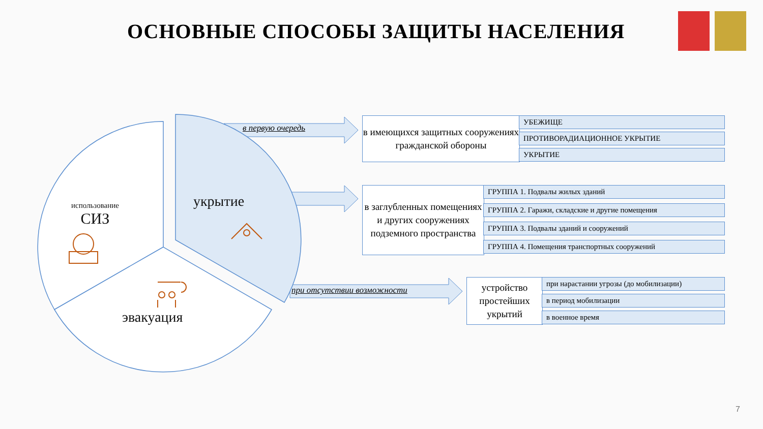ОСНОВНЫЕ СПОСОБЫ ЗАЩИТЫ НАСЕЛЕНИЯ
использование
СИЗ
укрытие
эвакуация
в первую очередь
при отсутствии возможности
в имеющихся защитных сооружениях гражданской обороны
УБЕЖИЩЕ
ПРОТИВОРАДИАЦИОННОЕ УКРЫТИЕ
УКРЫТИЕ
в заглубленных помещениях и других сооружениях подземного пространства
ГРУППА 1. Подвалы жилых зданий
ГРУППА 2. Гаражи, складские и другие помещения
ГРУППА 3. Подвалы зданий и сооружений
ГРУППА 4. Помещения транспортных сооружений
устройство простейших укрытий
при нарастании угрозы (до мобилизации)
в период мобилизации
в военное время
7